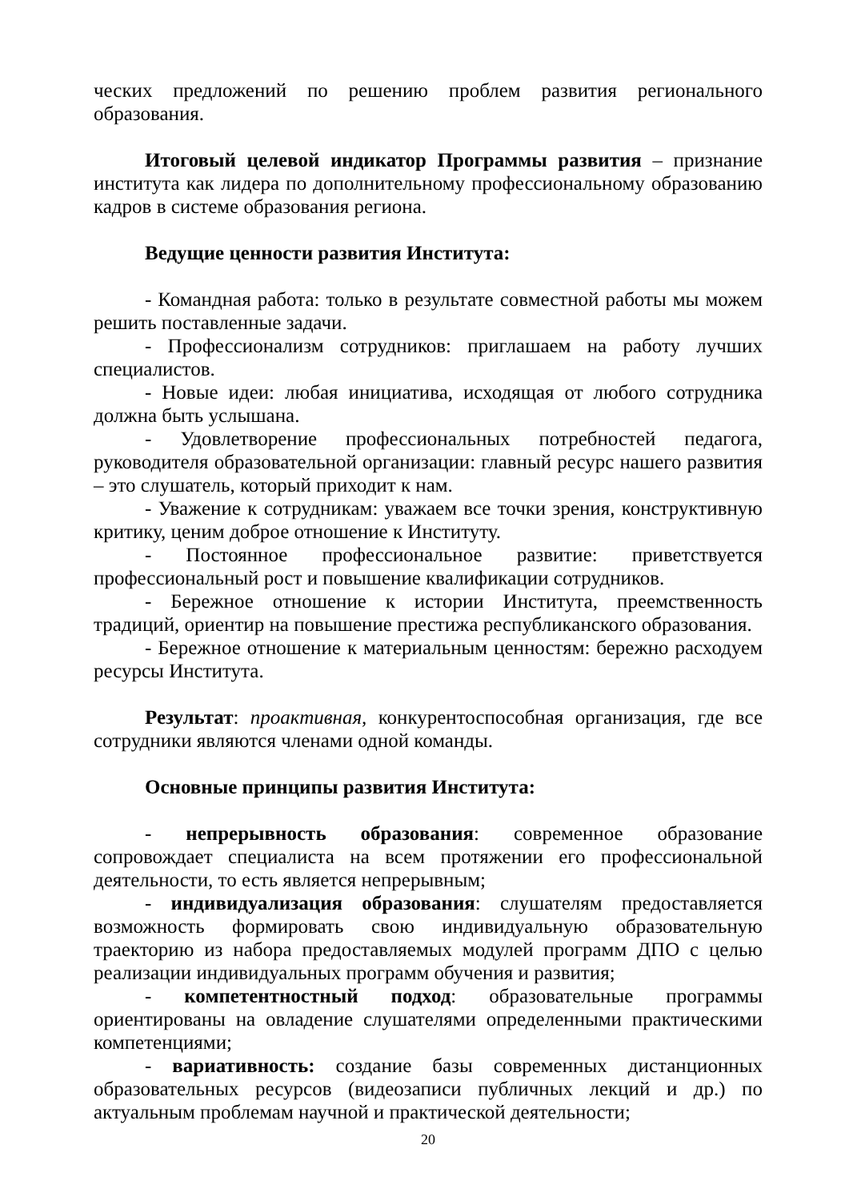ческих предложений по решению проблем развития регионального образования.
Итоговый целевой индикатор Программы развития – признание института как лидера по дополнительному профессиональному образованию кадров в системе образования региона.
Ведущие ценности развития Института:
- Командная работа: только в результате совместной работы мы можем решить поставленные задачи.
- Профессионализм сотрудников: приглашаем на работу лучших специалистов.
- Новые идеи: любая инициатива, исходящая от любого сотрудника должна быть услышана.
- Удовлетворение профессиональных потребностей педагога, руководителя образовательной организации: главный ресурс нашего развития – это слушатель, который приходит к нам.
- Уважение к сотрудникам: уважаем все точки зрения, конструктивную критику, ценим доброе отношение к Институту.
- Постоянное профессиональное развитие: приветствуется профессиональный рост и повышение квалификации сотрудников.
- Бережное отношение к истории Института, преемственность традиций, ориентир на повышение престижа республиканского образования.
- Бережное отношение к материальным ценностям: бережно расходуем ресурсы Института.
Результат: проактивная, конкурентоспособная организация, где все сотрудники являются членами одной команды.
Основные принципы развития Института:
- непрерывность образования: современное образование сопровождает специалиста на всем протяжении его профессиональной деятельности, то есть является непрерывным;
- индивидуализация образования: слушателям предоставляется возможность формировать свою индивидуальную образовательную траекторию из набора предоставляемых модулей программ ДПО с целью реализации индивидуальных программ обучения и развития;
- компетентностный подход: образовательные программы ориентированы на овладение слушателями определенными практическими компетенциями;
- вариативность: создание базы современных дистанционных образовательных ресурсов (видеозаписи публичных лекций и др.) по актуальным проблемам научной и практической деятельности;
20